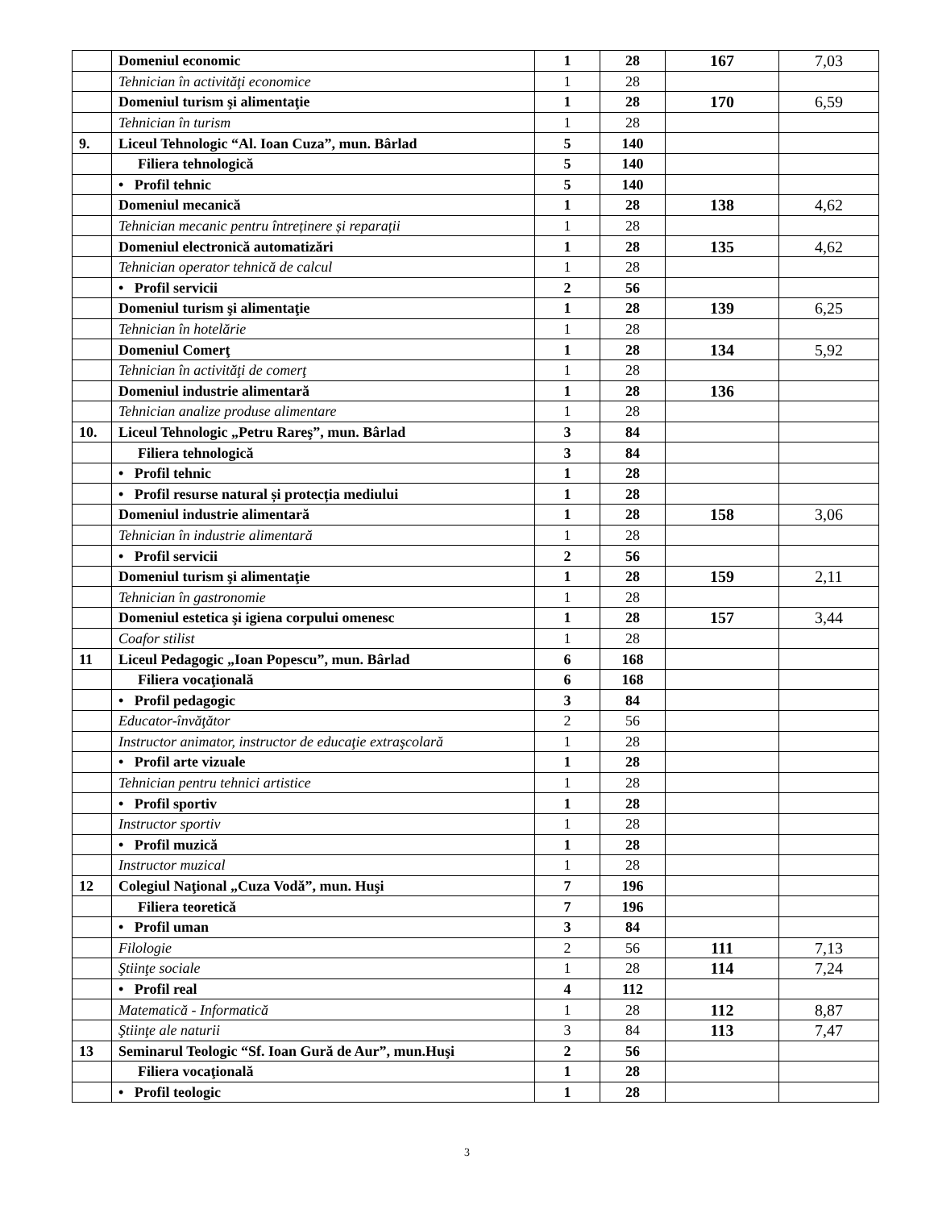| | Domeniul economic | 1 | 28 | 167 | 7,03 |
| | Tehnician în activităţi economice | 1 | 28 | | |
| | Domeniul turism şi alimentaţie | 1 | 28 | 170 | 6,59 |
| | Tehnician în turism | 1 | 28 | | |
| 9. | Liceul Tehnologic “Al. Ioan Cuza”, mun. Bârlad | 5 | 140 | | |
| | Filiera tehnologică | 5 | 140 | | |
| | • Profil tehnic | 5 | 140 | | |
| | Domeniul mecanică | 1 | 28 | 138 | 4,62 |
| | Tehnician mecanic pentru întreținere și reparații | 1 | 28 | | |
| | Domeniul electronică automatizări | 1 | 28 | 135 | 4,62 |
| | Tehnician operator tehnică de calcul | 1 | 28 | | |
| | • Profil servicii | 2 | 56 | | |
| | Domeniul turism şi alimentaţie | 1 | 28 | 139 | 6,25 |
| | Tehnician în hotelărie | 1 | 28 | | |
| | Domeniul Comerţ | 1 | 28 | 134 | 5,92 |
| | Tehnician în activităţi de comerţ | 1 | 28 | | |
| | Domeniul industrie alimentară | 1 | 28 | 136 | |
| | Tehnician analize produse alimentare | 1 | 28 | | |
| 10. | Liceul Tehnologic „Petru Rareş”, mun. Bârlad | 3 | 84 | | |
| | Filiera tehnologică | 3 | 84 | | |
| | • Profil tehnic | 1 | 28 | | |
| | • Profil resurse natural și protecția mediului | 1 | 28 | | |
| | Domeniul industrie alimentară | 1 | 28 | 158 | 3,06 |
| | Tehnician în industrie alimentară | 1 | 28 | | |
| | • Profil servicii | 2 | 56 | | |
| | Domeniul turism şi alimentaţie | 1 | 28 | 159 | 2,11 |
| | Tehnician în gastronomie | 1 | 28 | | |
| | Domeniul estetica şi igiena corpului omenesc | 1 | 28 | 157 | 3,44 |
| | Coafor stilist | 1 | 28 | | |
| 11 | Liceul Pedagogic „Ioan Popescu”, mun. Bârlad | 6 | 168 | | |
| | Filiera vocaţională | 6 | 168 | | |
| | • Profil pedagogic | 3 | 84 | | |
| | Educator-învăţător | 2 | 56 | | |
| | Instructor animator, instructor de educaţie extraşcolară | 1 | 28 | | |
| | • Profil arte vizuale | 1 | 28 | | |
| | Tehnician pentru tehnici artistice | 1 | 28 | | |
| | • Profil sportiv | 1 | 28 | | |
| | Instructor sportiv | 1 | 28 | | |
| | • Profil muzică | 1 | 28 | | |
| | Instructor muzical | 1 | 28 | | |
| 12 | Colegiul Naţional „Cuza Vodă”, mun. Huşi | 7 | 196 | | |
| | Filiera teoretică | 7 | 196 | | |
| | • Profil uman | 3 | 84 | | |
| | Filologie | 2 | 56 | 111 | 7,13 |
| | Ştiinţe sociale | 1 | 28 | 114 | 7,24 |
| | • Profil real | 4 | 112 | | |
| | Matematică - Informatică | 1 | 28 | 112 | 8,87 |
| | Ştiinţe ale naturii | 3 | 84 | 113 | 7,47 |
| 13 | Seminarul Teologic “Sf. Ioan Gură de Aur”, mun.Huşi | 2 | 56 | | |
| | Filiera vocaţională | 1 | 28 | | |
| | • Profil teologic | 1 | 28 | | |
3